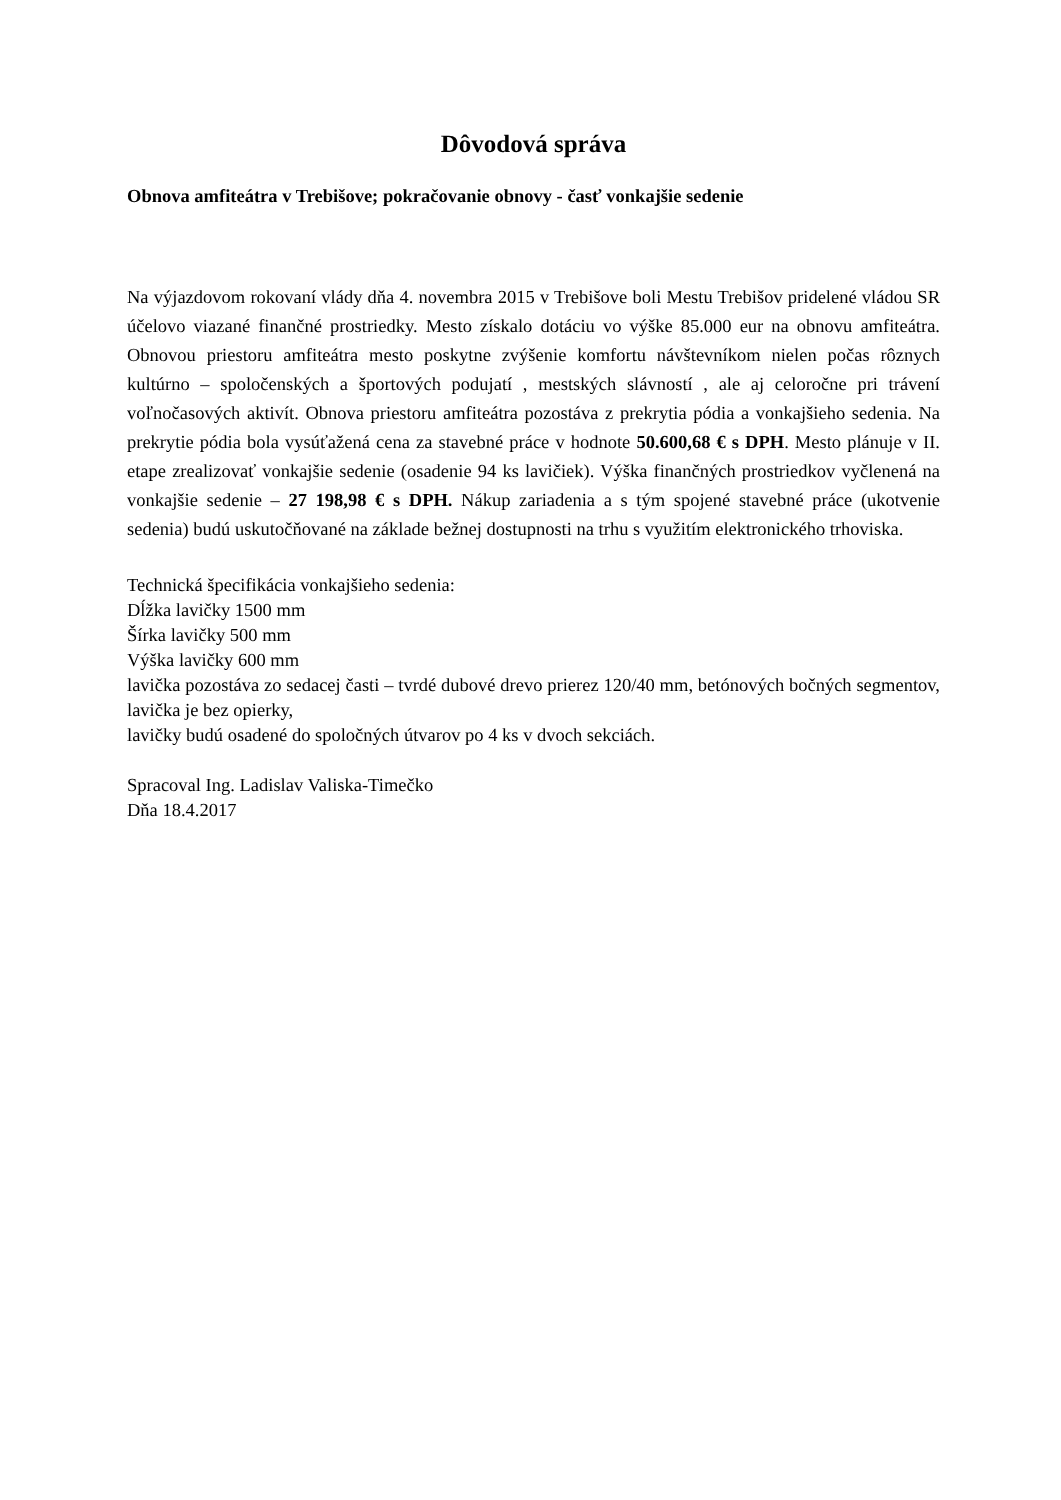Dôvodová správa
Obnova amfiteátra v Trebišove; pokračovanie obnovy - časť vonkajšie sedenie
Na výjazdovom rokovaní vlády dňa 4. novembra 2015 v Trebišove boli Mestu Trebišov pridelené vládou SR účelovo viazané finančné prostriedky. Mesto získalo dotáciu vo výške 85.000 eur na obnovu amfiteátra. Obnovou priestoru amfiteátra mesto poskytne zvýšenie komfortu návštevníkom nielen počas rôznych kultúrno – spoločenských a športových podujatí , mestských slávností , ale aj celoročne pri trávení voľnočasových aktivít. Obnova priestoru amfiteátra pozostáva z prekrytia pódia a vonkajšieho sedenia. Na prekrytie pódia bola vysúťažená cena za stavebné práce v hodnote 50.600,68 € s DPH. Mesto plánuje v II. etape zrealizovať vonkajšie sedenie (osadenie 94 ks lavičiek). Výška finančných prostriedkov vyčlenená na vonkajšie sedenie – 27 198,98 € s DPH. Nákup zariadenia a s tým spojené stavebné práce (ukotvenie sedenia) budú uskutočňované na základe bežnej dostupnosti na trhu s využitím elektronického trhoviska.
Technická špecifikácia vonkajšieho sedenia:
Dĺžka lavičky 1500 mm
Šírka lavičky 500 mm
Výška lavičky 600 mm
lavička pozostáva zo sedacej časti – tvrdé dubové drevo prierez 120/40 mm, betónových bočných segmentov, lavička je bez opierky,
lavičky budú osadené do spoločných útvarov po 4 ks v dvoch sekciách.
Spracoval Ing. Ladislav Valiska-Timečko
Dňa 18.4.2017